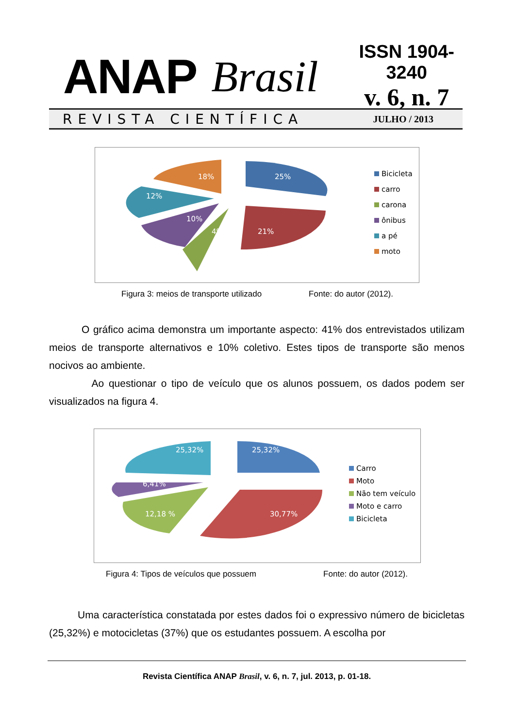ANAP Brasil
ISSN 1904-3240
v. 6, n. 7
REVISTA CIENTÍFICA JULHO / 2013
18%
25%
12%
10%
4%
21%
Bicicleta
carro
carona
ônibus
a pé
moto
Figura 3: meios de transporte utilizado Fonte: do autor (2012).
O gráfico acima demonstra um importante aspecto: 41% dos entrevistados utilizam meios de transporte alternativos e 10% coletivo. Estes tipos de transporte são menos nocivos ao ambiente.
Ao questionar o tipo de veículo que os alunos possuem, os dados podem ser visualizados na figura 4.
25,32%
25,32%
6,41%
12,18 %
30,77%
Carro
Moto
Não tem veículo
Moto e carro
Bicicleta
Figura 4: Tipos de veículos que possuem Fonte: do autor (2012).
Uma característica constatada por estes dados foi o expressivo número de bicicletas (25,32%) e motocicletas (37%) que os estudantes possuem. A escolha por
Revista Científica ANAP Brasil, v. 6, n. 7, jul. 2013, p. 01-18.